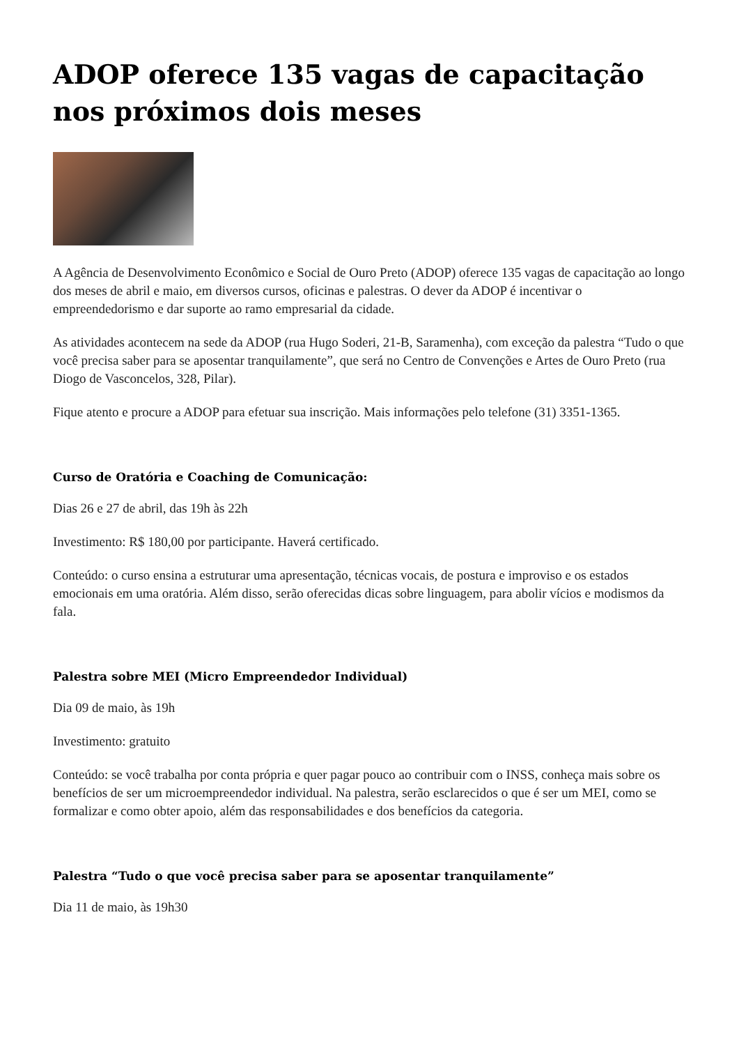ADOP oferece 135 vagas de capacitação nos próximos dois meses
A Agência de Desenvolvimento Econômico e Social de Ouro Preto (ADOP) oferece 135 vagas de capacitação ao longo dos meses de abril e maio, em diversos cursos, oficinas e palestras. O dever da ADOP é incentivar o empreendedorismo e dar suporte ao ramo empresarial da cidade.
As atividades acontecem na sede da ADOP (rua Hugo Soderi, 21-B, Saramenha), com exceção da palestra “Tudo o que você precisa saber para se aposentar tranquilamente”, que será no Centro de Convenções e Artes de Ouro Preto (rua Diogo de Vasconcelos, 328, Pilar).
Fique atento e procure a ADOP para efetuar sua inscrição. Mais informações pelo telefone (31) 3351-1365.
Curso de Oratória e Coaching de Comunicação:
Dias 26 e 27 de abril, das 19h às 22h
Investimento: R$ 180,00 por participante. Haverá certificado.
Conteúdo: o curso ensina a estruturar uma apresentação, técnicas vocais, de postura e improviso e os estados emocionais em uma oratória. Além disso, serão oferecidas dicas sobre linguagem, para abolir vícios e modismos da fala.
Palestra sobre MEI (Micro Empreendedor Individual)
Dia 09 de maio, às 19h
Investimento: gratuito
Conteúdo: se você trabalha por conta própria e quer pagar pouco ao contribuir com o INSS, conheça mais sobre os benefícios de ser um microempreendedor individual. Na palestra, serão esclarecidos o que é ser um MEI, como se formalizar e como obter apoio, além das responsabilidades e dos benefícios da categoria.
Palestra “Tudo o que você precisa saber para se aposentar tranquilamente”
Dia 11 de maio, às 19h30